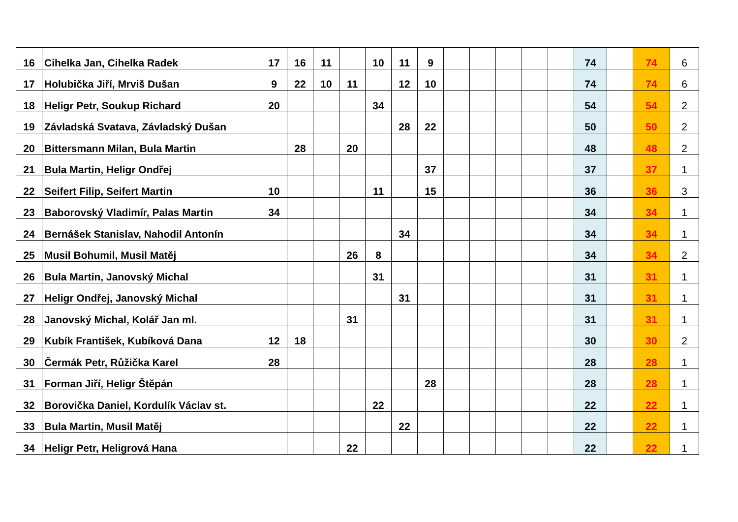| 16 | Cihelka Jan, Cihelka Radek | 17 | 16 | 11 | | 10 | 11 | 9 | | | | | | 74 | | 74 | 6 |
| 17 | Holubička Jiří, Mrviš Dušan | 9 | 22 | 10 | 11 | | 12 | 10 | | | | | | 74 | | 74 | 6 |
| 18 | Heligr Petr, Soukup Richard | 20 | | | | 34 | | | | | | | | 54 | | 54 | 2 |
| 19 | Závladská Svatava, Závladský Dušan | | | | | | 28 | 22 | | | | | | 50 | | 50 | 2 |
| 20 | Bittersmann Milan, Bula Martin | | 28 | | 20 | | | | | | | | | 48 | | 48 | 2 |
| 21 | Bula Martin, Heligr Ondřej | | | | | | | 37 | | | | | | 37 | | 37 | 1 |
| 22 | Seifert Filip, Seifert Martin | 10 | | | | 11 | | 15 | | | | | | 36 | | 36 | 3 |
| 23 | Baborovský Vladimír, Palas Martin | 34 | | | | | | | | | | | | 34 | | 34 | 1 |
| 24 | Bernášek Stanislav, Nahodil Antonín | | | | | | 34 | | | | | | | 34 | | 34 | 1 |
| 25 | Musil Bohumil, Musil Matěj | | | | 26 | 8 | | | | | | | | 34 | | 34 | 2 |
| 26 | Bula Martin, Janovský Michal | | | | | 31 | | | | | | | | 31 | | 31 | 1 |
| 27 | Heligr Ondřej, Janovský Michal | | | | | | 31 | | | | | | | 31 | | 31 | 1 |
| 28 | Janovský Michal, Kolář Jan ml. | | | | 31 | | | | | | | | | 31 | | 31 | 1 |
| 29 | Kubík František, Kubíková Dana | 12 | 18 | | | | | | | | | | | 30 | | 30 | 2 |
| 30 | Čermák Petr, Růžička Karel | 28 | | | | | | | | | | | | 28 | | 28 | 1 |
| 31 | Forman Jiří, Heligr Štěpán | | | | | | | 28 | | | | | | 28 | | 28 | 1 |
| 32 | Borovička Daniel, Kordulík Václav st. | | | | | 22 | | | | | | | | 22 | | 22 | 1 |
| 33 | Bula Martin, Musil Matěj | | | | | | 22 | | | | | | | 22 | | 22 | 1 |
| 34 | Heligr Petr, Heligrová Hana | | | | 22 | | | | | | | | | 22 | | 22 | 1 |